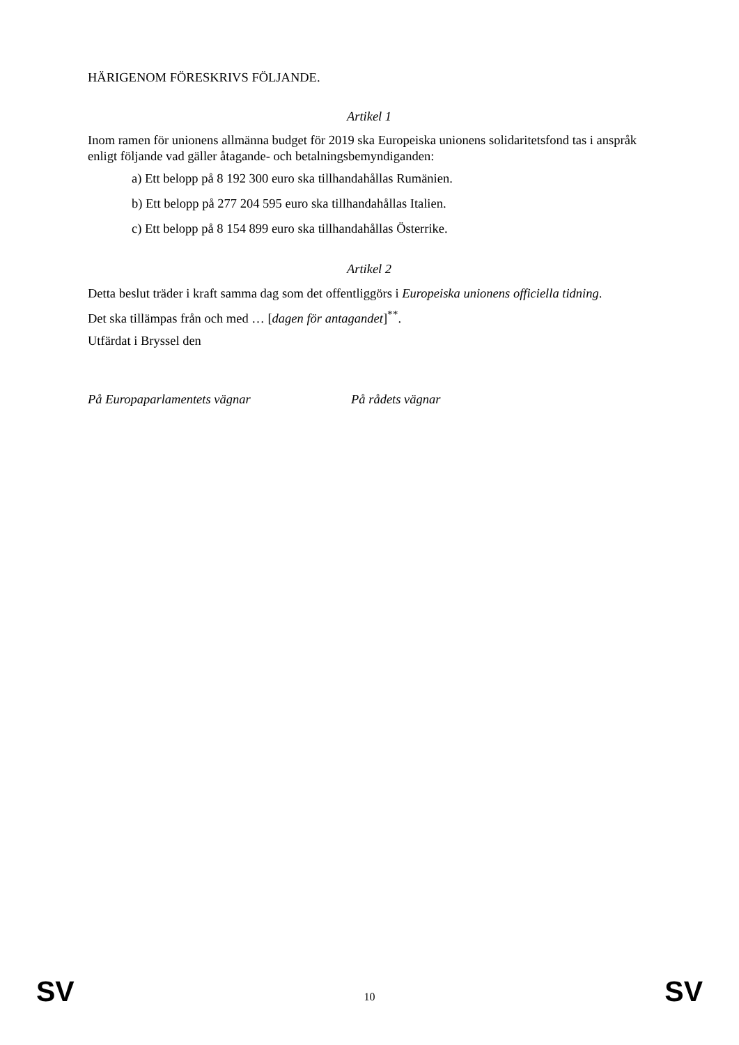HÄRIGENOM FÖRESKRIVS FÖLJANDE.
Artikel 1
Inom ramen för unionens allmänna budget för 2019 ska Europeiska unionens solidaritetsfond tas i anspråk enligt följande vad gäller åtagande- och betalningsbemyndiganden:
a) Ett belopp på 8 192 300 euro ska tillhandahållas Rumänien.
b) Ett belopp på 277 204 595 euro ska tillhandahållas Italien.
c) Ett belopp på 8 154 899 euro ska tillhandahållas Österrike.
Artikel 2
Detta beslut träder i kraft samma dag som det offentliggörs i Europeiska unionens officiella tidning.
Det ska tillämpas från och med … [dagen för antagandet]<sup>**</sup>.
Utfärdat i Bryssel den
På Europaparlamentets vägnar På rådets vägnar
SV 10 SV